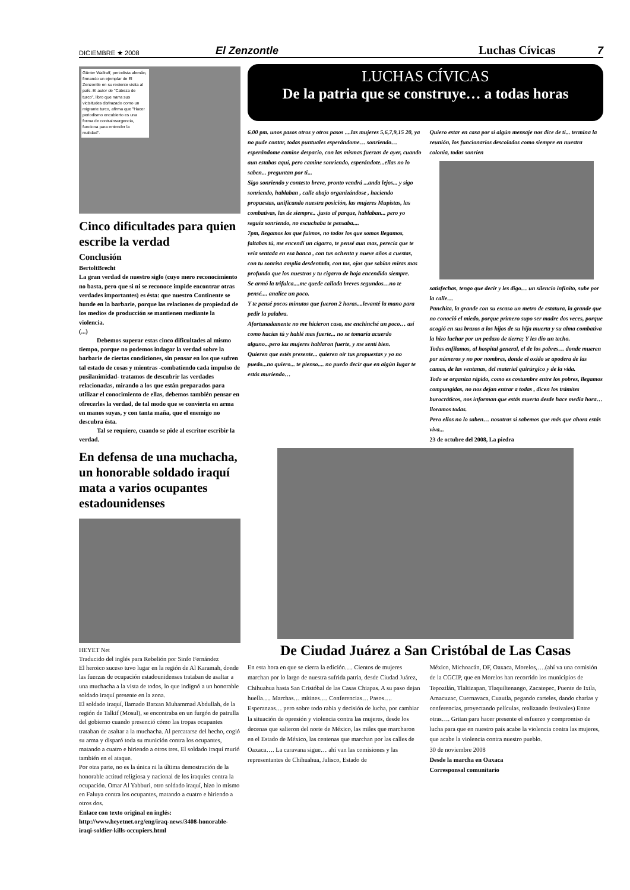DICIEMBRE ★ 2008 El Zenzontle Luchas Cívicas 7
Günter Wallraff, periodista alemán, firmando un ejemplar de El Zenzontle en su reciente visita al país. El autor de "Cabeza de turco", libro que narra sus vicisitudes disfrazado como un migrante turco, afirma que "Hacer periodismo encubierto es una forma de contrainsurgencia, funciona para entender la realidad".
Cinco dificultades para quien escribe la verdad
Conclusión
BertoltBrecht
La gran verdad de nuestro siglo (cuyo mero reconocimiento no basta, pero que si ni se reconoce impide encontrar otras verdades importantes) es ésta: que nuestro Continente se hunde en la barbarie, porque las relaciones de propiedad de los medios de producción se mantienen mediante la violencia.
(...)
Debemos superar estas cinco dificultades al mismo tiempo, porque no podemos indagar la verdad sobre la barbarie de ciertas condiciones, sin pensar en los que sufren tal estado de cosas y mientras -combatiendo cada impulso de pusilanimidad- tratamos de descubrir las verdades relacionadas, mirando a los que están preparados para utilizar el conocimiento de ellas, debemos también pensar en ofrecerles la verdad, de tal modo que se convierta en arma en manos suyas, y con tanta maña, que el enemigo no descubra ésta.
Tal se requiere, cuando se pide al escritor escribir la verdad.
En defensa de una muchacha, un honorable soldado iraquí mata a varios ocupantes estadounidenses
HEYET Net
Traducido del inglés para Rebelión por Sinfo Fernández
El heroico suceso tuvo lugar en la región de Al Karamah, donde las fuerzas de ocupación estadounidenses trataban de asaltar a una muchacha a la vista de todos, lo que indignó a un honorable soldado iraquí presente en la zona.
El soldado iraquí, llamado Barzan Muhammad Abdullah, de la región de Talkif (Mosul), se encontraba en un furgón de patrulla del gobierno cuando presenció cómo las tropas ocupantes trataban de asaltar a la muchacha. Al percatarse del hecho, cogió su arma y disparó toda su munición contra los ocupantes, matando a cuatro e hiriendo a otros tres. El soldado iraquí murió también en el ataque.
Por otra parte, no es la única ni la última demostración de la honorable actitud religiosa y nacional de los iraquíes contra la ocupación. Omar Al Yabburi, otro soldado iraquí, hizo lo mismo en Faluya contra los ocupantes, matando a cuatro e hiriendo a otros dos.
Enlace con texto original en inglés:
http://www.heyetnet.org/eng/iraq-news/3408-honorable-iraqi-soldier-kills-occupiers.html
LUCHAS CÍVICAS
De la patria que se construye… a todas horas
6.00 pm. unos pasos otros y otros pasos ....las mujeres 5,6,7,9,15 20, ya no pude contar, todas puntuales esperándome… sonriendo… esperándome camine despacio, con las mismas fuerzas de ayer, cuando aun estabas aquí, pero camine sonriendo, esperándote...ellas no lo saben... preguntan por ti...
Sigo sonriendo y contesto breve, pronto vendrá ...anda lejos... y sigo sonriendo, hablaban , calle abajo organizándose , haciendo propuestas, unificando nuestra posición, las mujeres Mupistas, las combativas, las de siempre.. .justo al parque, hablaban... pero yo seguía sonriendo, no escuchaba te pensaba....
7pm, llegamos los que fuimos, no todos los que somos llegamos, faltabas tú, me encendí un cigarro, te pensé aun mas, perecía que te veía sentada en esa banca , con tus ochenta y nueve años a cuestas, con tu sonrisa amplia desdentada, con tos, ojos que sabían miras mas profundo que los nuestros y tu cigarro de hoja encendido siempre.
Se armó la trifulca....me quede callada breves segundos…no te pensé.... analice un poco.
Y te pensé pocos minutos que fueron 2 horas....levanté la mano para pedir la palabra.
Afortunadamente no me hicieron caso, me enchinché un poco… así como hacías tú y hablé mas fuerte... no se tomaría acuerdo alguno...pero las mujeres hablaron fuerte, y me sentí bien.
Quieren que estés presente... quieren oír tus propuestas y yo no puedo...no quiero... te pienso.... no puedo decir que en algún lugar te estás muriendo…
Quiero estar en casa por si algún mensaje nos dice de ti... termina la reunión, los funcionarios descolados como siempre en nuestra colonia, todas sonríen
satisfechas, tengo que decir y les digo… un silencio infinito, sube por la calle…
Panchita, la grande con su escaso un metro de estatura, la grande que no conoció el miedo, porque primero supo ser madre dos veces, porque acogió en sus brazos a los hijos de su hija muerta y su alma combativa la hizo luchar por un pedazo de tierra; Y les dio un techo.
Todas enfilamos, al hospital general, el de los pobres… donde mueren por números y no por nombres, donde el oxido se apodera de las camas, de las ventanas, del material quirúrgico y de la vida.
Todo se organiza rápido, como es costumbre entre los pobres, llegamos compungidas, no nos dejan entrar a todas , dicen los trámites burocráticos, nos informan que estás muerta desde hace media hora… lloramos todas.
Pero ellos no lo saben… nosotras si sabemos que más que ahora estás viva...
23 de octubre del 2008, La piedra
De Ciudad Juárez a San Cristóbal de Las Casas
En esta hora en que se cierra la edición…. Cientos de mujeres marchan por lo largo de nuestra sufrida patria, desde Ciudad Juárez, Chihuahua hasta San Cristóbal de las Casas Chiapas. A su paso dejan huella…. Marchas… mítines…. Conferencias… Pasos…. Esperanzas… pero sobre todo rabia y decisión de lucha, por cambiar la situación de opresión y violencia contra las mujeres, desde los decenas que salieron del norte de México, las miles que marcharon en el Estado de México, las centenas que marchan por las calles de Oaxaca…. La caravana sigue… ahí van las comisiones y las representantes de Chihuahua, Jalisco, Estado de
México, Michoacán, DF, Oaxaca, Morelos,….(ahí va una comisión de la CGCIP, que en Morelos han recorrido los municipios de Tepoztlán, Tlaltizapan, Tlaquiltenango, Zacatepec, Puente de Ixtla, Amacuzac, Cuernavaca, Cuautla, pegando carteles, dando charlas y conferencias, proyectando películas, realizando festivales) Entre otras…. Gritan para hacer presente el esfuerzo y compromiso de lucha para que en nuestro país acabe la violencia contra las mujeres, que acabe la violencia contra nuestro pueblo.
30 de noviembre 2008
Desde la marcha en Oaxaca
Corresponsal comunitario